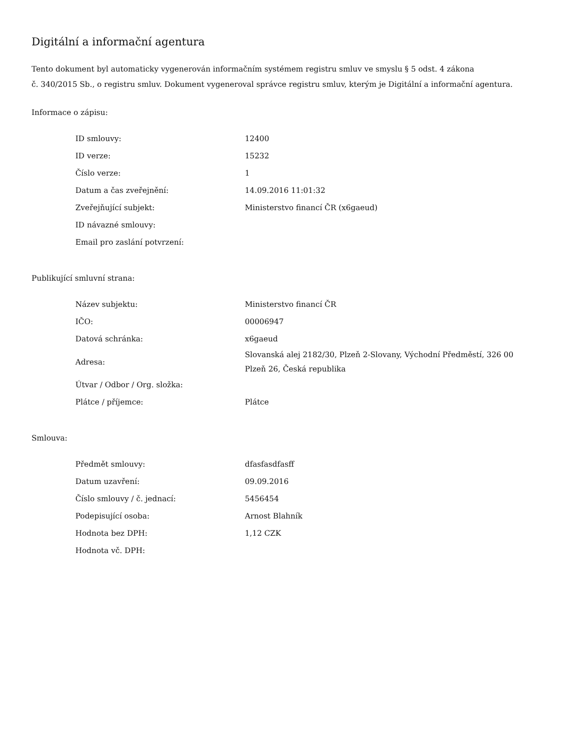Digitální a informační agentura
Tento dokument byl automaticky vygenerován informačním systémem registru smluv ve smyslu § 5 odst. 4 zákona
č. 340/2015 Sb., o registru smluv. Dokument vygeneroval správce registru smluv, kterým je Digitální a informační agentura.
Informace o zápisu:
| ID smlouvy: | 12400 |
| ID verze: | 15232 |
| Číslo verze: | 1 |
| Datum a čas zveřejnění: | 14.09.2016 11:01:32 |
| Zveřejňující subjekt: | Ministerstvo financí ČR (x6gaeud) |
| ID návazné smlouvy: | |
| Email pro zaslání potvrzení: | |
Publikující smluvní strana:
| Název subjektu: | Ministerstvo financí ČR |
| IČO: | 00006947 |
| Datová schránka: | x6gaeud |
| Adresa: | Slovanská alej 2182/30, Plzeň 2-Slovany, Východní Předměstí, 326 00 Plzeň 26, Česká republika |
| Útvar / Odbor / Org. složka: | |
| Plátce / příjemce: | Plátce |
Smlouva:
| Předmět smlouvy: | dfasfasdfasff |
| Datum uzavření: | 09.09.2016 |
| Číslo smlouvy / č. jednací: | 5456454 |
| Podepisující osoba: | Arnost Blahník |
| Hodnota bez DPH: | 1,12 CZK |
| Hodnota vč. DPH: | |